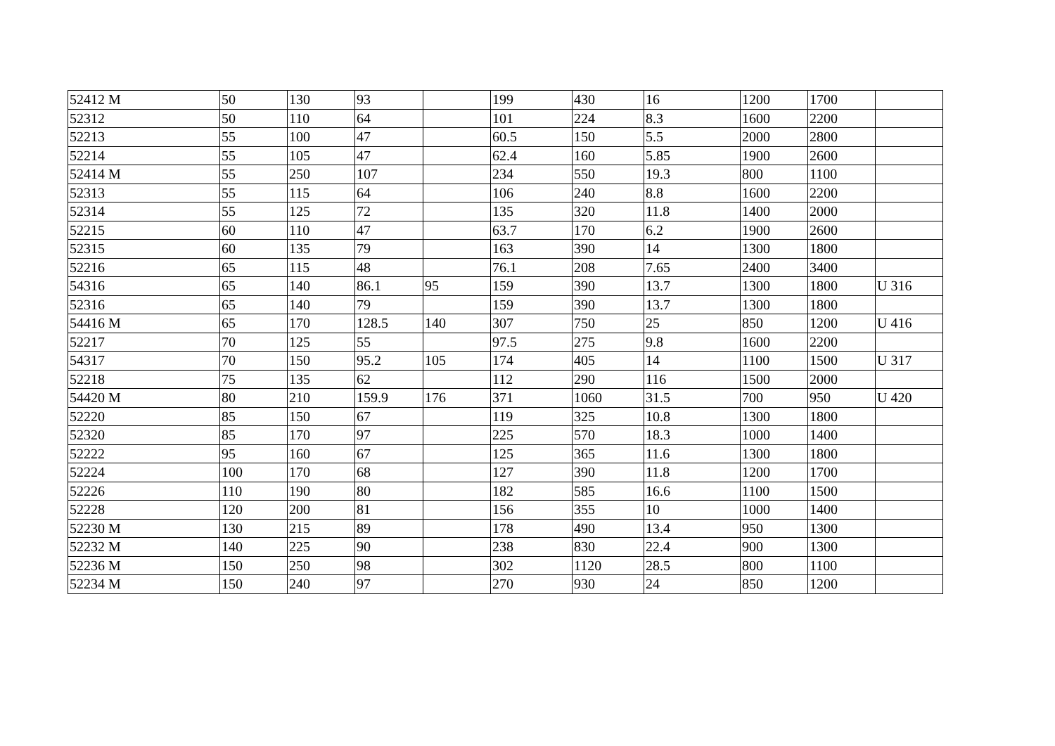| 52412 M | 50 | 130 | 93 | | 199 | 430 | 16 | 1200 | 1700 | |
| 52312 | 50 | 110 | 64 | | 101 | 224 | 8.3 | 1600 | 2200 | |
| 52213 | 55 | 100 | 47 | | 60.5 | 150 | 5.5 | 2000 | 2800 | |
| 52214 | 55 | 105 | 47 | | 62.4 | 160 | 5.85 | 1900 | 2600 | |
| 52414 M | 55 | 250 | 107 | | 234 | 550 | 19.3 | 800 | 1100 | |
| 52313 | 55 | 115 | 64 | | 106 | 240 | 8.8 | 1600 | 2200 | |
| 52314 | 55 | 125 | 72 | | 135 | 320 | 11.8 | 1400 | 2000 | |
| 52215 | 60 | 110 | 47 | | 63.7 | 170 | 6.2 | 1900 | 2600 | |
| 52315 | 60 | 135 | 79 | | 163 | 390 | 14 | 1300 | 1800 | |
| 52216 | 65 | 115 | 48 | | 76.1 | 208 | 7.65 | 2400 | 3400 | |
| 54316 | 65 | 140 | 86.1 | 95 | 159 | 390 | 13.7 | 1300 | 1800 | U 316 |
| 52316 | 65 | 140 | 79 | | 159 | 390 | 13.7 | 1300 | 1800 | |
| 54416 M | 65 | 170 | 128.5 | 140 | 307 | 750 | 25 | 850 | 1200 | U 416 |
| 52217 | 70 | 125 | 55 | | 97.5 | 275 | 9.8 | 1600 | 2200 | |
| 54317 | 70 | 150 | 95.2 | 105 | 174 | 405 | 14 | 1100 | 1500 | U 317 |
| 52218 | 75 | 135 | 62 | | 112 | 290 | 116 | 1500 | 2000 | |
| 54420 M | 80 | 210 | 159.9 | 176 | 371 | 1060 | 31.5 | 700 | 950 | U 420 |
| 52220 | 85 | 150 | 67 | | 119 | 325 | 10.8 | 1300 | 1800 | |
| 52320 | 85 | 170 | 97 | | 225 | 570 | 18.3 | 1000 | 1400 | |
| 52222 | 95 | 160 | 67 | | 125 | 365 | 11.6 | 1300 | 1800 | |
| 52224 | 100 | 170 | 68 | | 127 | 390 | 11.8 | 1200 | 1700 | |
| 52226 | 110 | 190 | 80 | | 182 | 585 | 16.6 | 1100 | 1500 | |
| 52228 | 120 | 200 | 81 | | 156 | 355 | 10 | 1000 | 1400 | |
| 52230 M | 130 | 215 | 89 | | 178 | 490 | 13.4 | 950 | 1300 | |
| 52232 M | 140 | 225 | 90 | | 238 | 830 | 22.4 | 900 | 1300 | |
| 52236 M | 150 | 250 | 98 | | 302 | 1120 | 28.5 | 800 | 1100 | |
| 52234 M | 150 | 240 | 97 | | 270 | 930 | 24 | 850 | 1200 | |